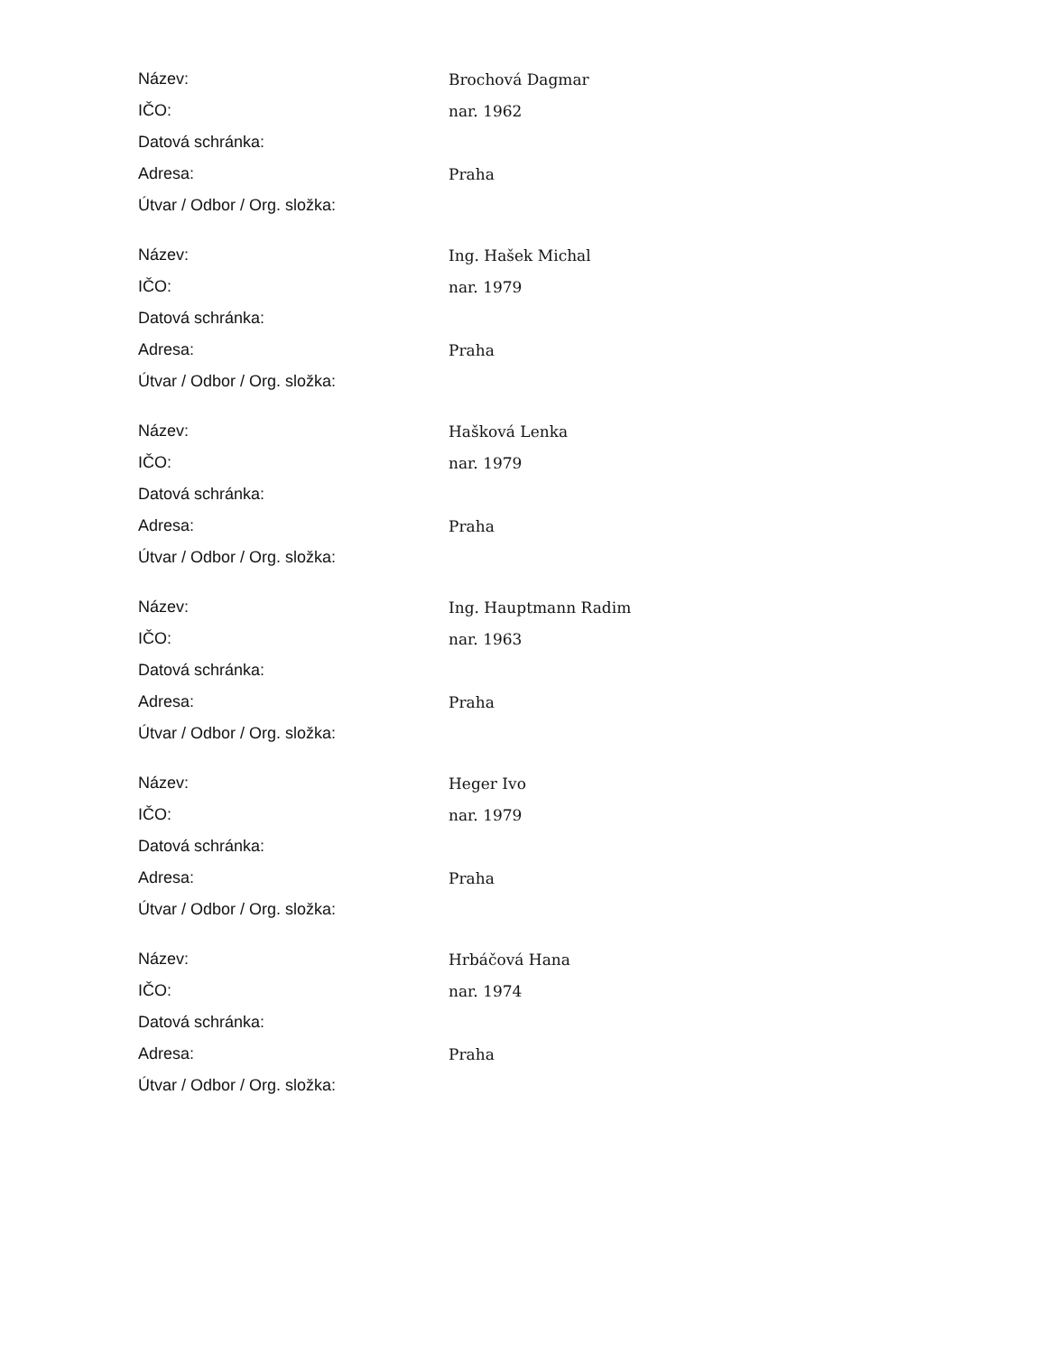| Název: | Brochová Dagmar |
| IČO: | nar. 1962 |
| Datová schránka: | |
| Adresa: | Praha |
| Útvar / Odbor / Org. složka: | |
| Název: | Ing. Hašek Michal |
| IČO: | nar. 1979 |
| Datová schránka: | |
| Adresa: | Praha |
| Útvar / Odbor / Org. složka: | |
| Název: | Hašková Lenka |
| IČO: | nar. 1979 |
| Datová schránka: | |
| Adresa: | Praha |
| Útvar / Odbor / Org. složka: | |
| Název: | Ing. Hauptmann Radim |
| IČO: | nar. 1963 |
| Datová schránka: | |
| Adresa: | Praha |
| Útvar / Odbor / Org. složka: | |
| Název: | Heger Ivo |
| IČO: | nar. 1979 |
| Datová schránka: | |
| Adresa: | Praha |
| Útvar / Odbor / Org. složka: | |
| Název: | Hrbáčová Hana |
| IČO: | nar. 1974 |
| Datová schránka: | |
| Adresa: | Praha |
| Útvar / Odbor / Org. složka: | |